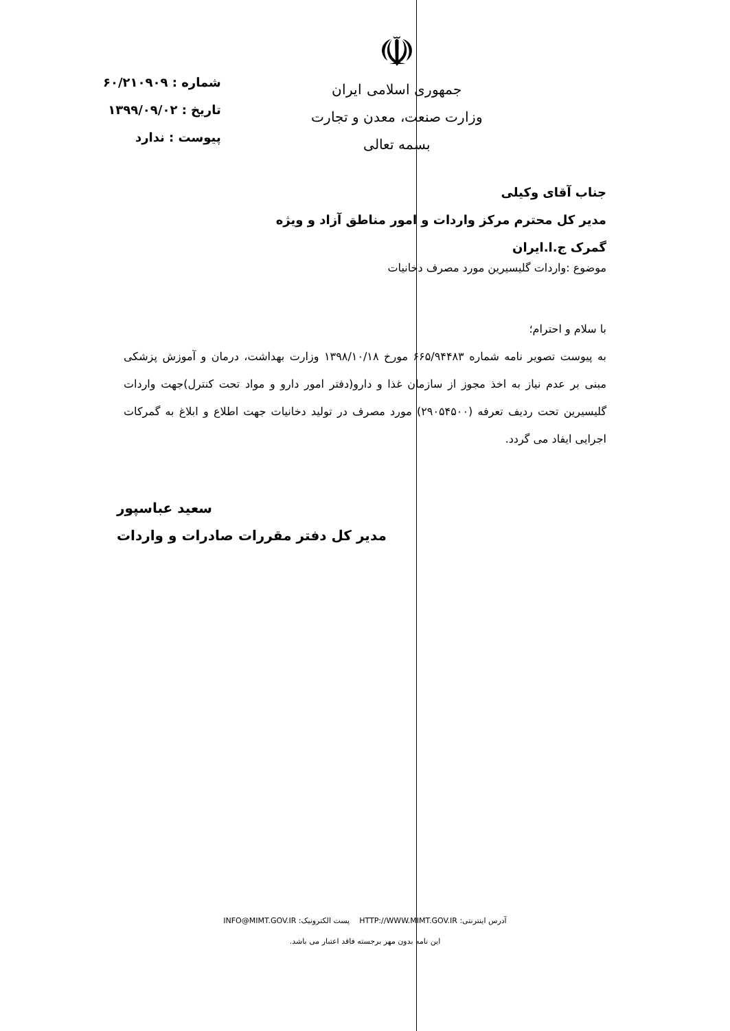☫
جمهوری اسلامی ایران
وزارت صنعت، معدن و تجارت
بسمه تعالی
شماره : ۶۰/۲۱۰۹۰۹
تاریخ : ۱۳۹۹/۰۹/۰۲
پیوست : ندارد
جناب آقای وکیلی
مدیر کل محترم مرکز واردات و امور مناطق آزاد و ویژه
گمرک ج.ا.ایران
موضوع :واردات گلیسیرین مورد مصرف دخانیات
با سلام و احترام؛
به پیوست تصویر نامه شماره ۶۶۵/۹۴۴۸۳ مورخ ۱۳۹۸/۱۰/۱۸ وزارت بهداشت، درمان و آموزش پزشکی مبنی بر عدم نیاز به اخذ مجوز از سازمان غذا و دارو(دفتر امور دارو و مواد تحت کنترل)جهت واردات گلیسیرین تحت ردیف تعرفه (۲۹۰۵۴۵۰۰) مورد مصرف در تولید دخانیات جهت اطلاع و ابلاغ به گمرکات اجرایی ایفاد می گردد.
سعید عباسپور
مدیر کل دفتر مقررات صادرات و واردات
آدرس اینترنتی: HTTP://WWW.MIMT.GOV.IR پست الکترونیک: INFO@MIMT.GOV.IR
این نامه بدون مهر برجسته فاقد اعتبار می باشد.